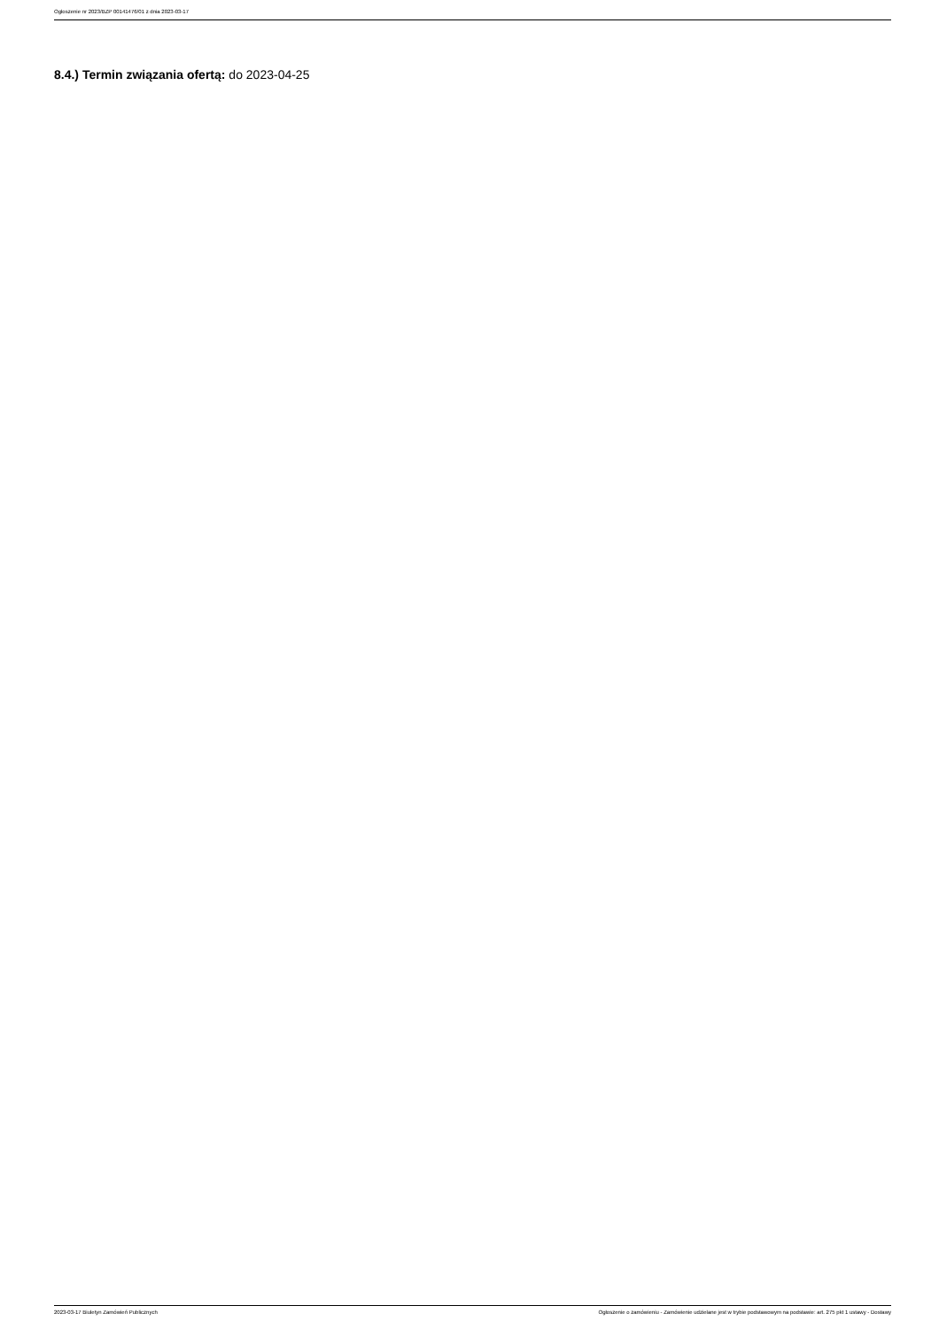Ogłoszenie nr 2023/BZP 00141476/01 z dnia 2023-03-17
8.4.) Termin związania ofertą: do 2023-04-25
2023-03-17 Biuletyn Zamówień Publicznych Ogłoszenie o zamówieniu - Zamówienie udzielane jest w trybie podstawowym na podstawie: art. 275 pkt 1 ustawy - Dostawy